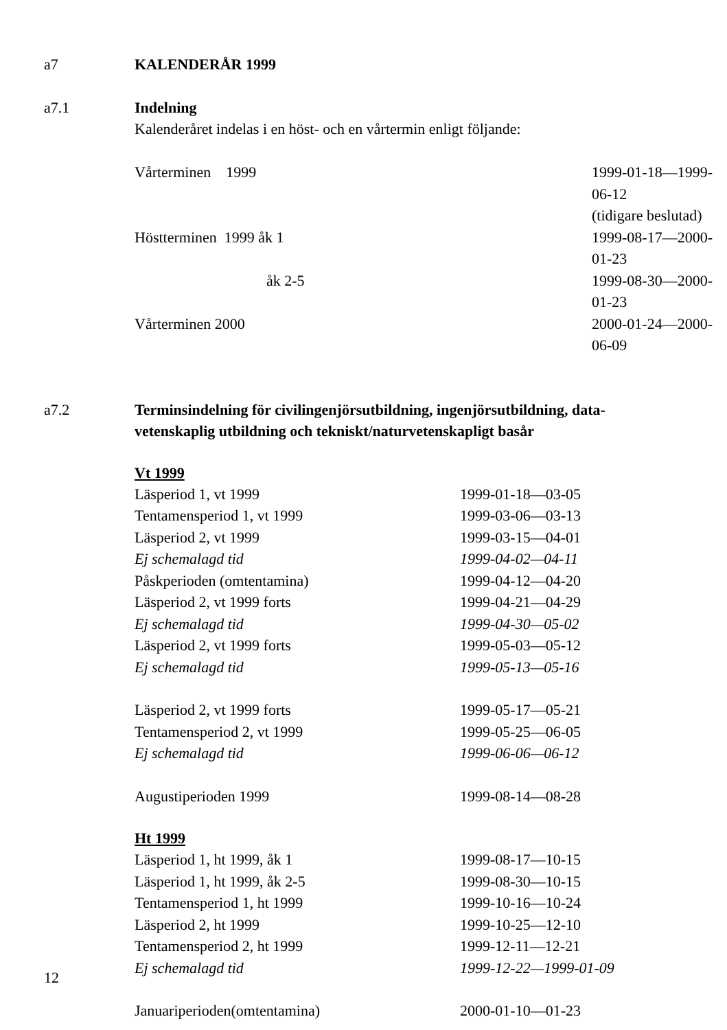a7 KALENDERÅR 1999
a7.1 Indelning
Kalenderåret indelas i en höst- och en vårtermin enligt följande:
| Vårterminen 1999 | 1999-01-18—1999-06-12 |
| | (tidigare beslutad) |
| Höstterminen 1999 åk 1 | 1999-08-17—2000-01-23 |
| åk 2-5 | 1999-08-30—2000-01-23 |
| Vårterminen 2000 | 2000-01-24—2000-06-09 |
a7.2 Terminsindelning för civilingenjörsutbildning, ingenjörsutbildning, data-
vetenskaplig utbildning och tekniskt/naturvetenskapligt basår
Vt 1999
| Läsperiod 1, vt 1999 | 1999-01-18—03-05 |
| Tentamensperiod 1, vt 1999 | 1999-03-06—03-13 |
| Läsperiod 2, vt 1999 | 1999-03-15—04-01 |
| Ej schemalagd tid | 1999-04-02—04-11 |
| Påskperioden (omtentamina) | 1999-04-12—04-20 |
| Läsperiod 2, vt 1999 forts | 1999-04-21—04-29 |
| Ej schemalagd tid | 1999-04-30—05-02 |
| Läsperiod 2, vt 1999 forts | 1999-05-03—05-12 |
| Ej schemalagd tid | 1999-05-13—05-16 |
| Läsperiod 2, vt 1999 forts | 1999-05-17—05-21 |
| Tentamensperiod 2, vt 1999 | 1999-05-25—06-05 |
| Ej schemalagd tid | 1999-06-06—06-12 |
| Augustiperioden 1999 | 1999-08-14—08-28 |
Ht 1999
| Läsperiod 1, ht 1999, åk 1 | 1999-08-17—10-15 |
| Läsperiod 1, ht 1999, åk 2-5 | 1999-08-30—10-15 |
| Tentamensperiod 1, ht 1999 | 1999-10-16—10-24 |
| Läsperiod 2, ht 1999 | 1999-10-25—12-10 |
| Tentamensperiod 2, ht 1999 | 1999-12-11—12-21 |
| Ej schemalagd tid | 1999-12-22—1999-01-09 |
| Januariperioden(omtentamina) | 2000-01-10—01-23 |
12